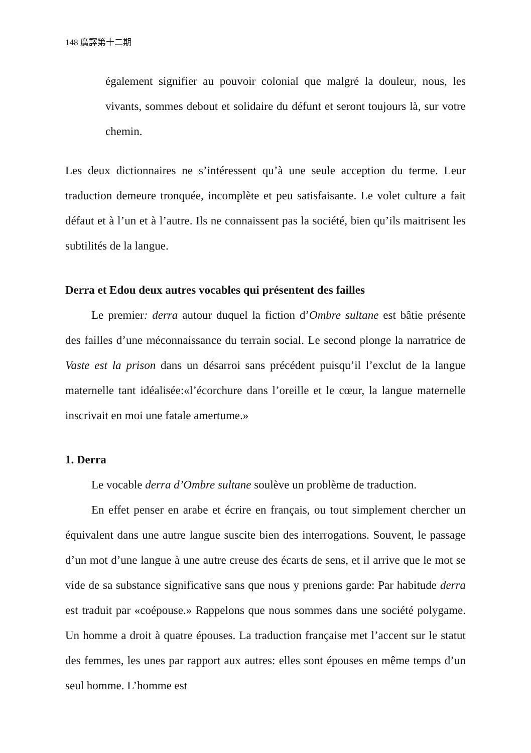148 廣譯第十二期
également signifier au pouvoir colonial que malgré la douleur, nous, les vivants, sommes debout et solidaire du défunt et seront toujours là, sur votre chemin.
Les deux dictionnaires ne s’intéressent qu’à une seule acception du terme. Leur traduction demeure tronquée, incomplète et peu satisfaisante. Le volet culture a fait défaut et à l’un et à l’autre. Ils ne connaissent pas la société, bien qu’ils maitrisent les subtilités de la langue.
Derra et Edou deux autres vocables qui présentent des failles
Le premier: derra autour duquel la fiction d’Ombre sultane est bâtie présente des failles d’une méconnaissance du terrain social. Le second plonge la narratrice de Vaste est la prison dans un désarroi sans précédent puisqu’il l’exclut de la langue maternelle tant idéalisée:«l’écorchure dans l’oreille et le cœur, la langue maternelle inscrivait en moi une fatale amertume.»
1. Derra
Le vocable derra d’Ombre sultane soulève un problème de traduction.
En effet penser en arabe et écrire en français, ou tout simplement chercher un équivalent dans une autre langue suscite bien des interrogations. Souvent, le passage d’un mot d’une langue à une autre creuse des écarts de sens, et il arrive que le mot se vide de sa substance significative sans que nous y prenions garde: Par habitude derra est traduit par «coépouse.» Rappelons que nous sommes dans une société polygame. Un homme a droit à quatre épouses. La traduction française met l’accent sur le statut des femmes, les unes par rapport aux autres: elles sont épouses en même temps d’un seul homme. L’homme est